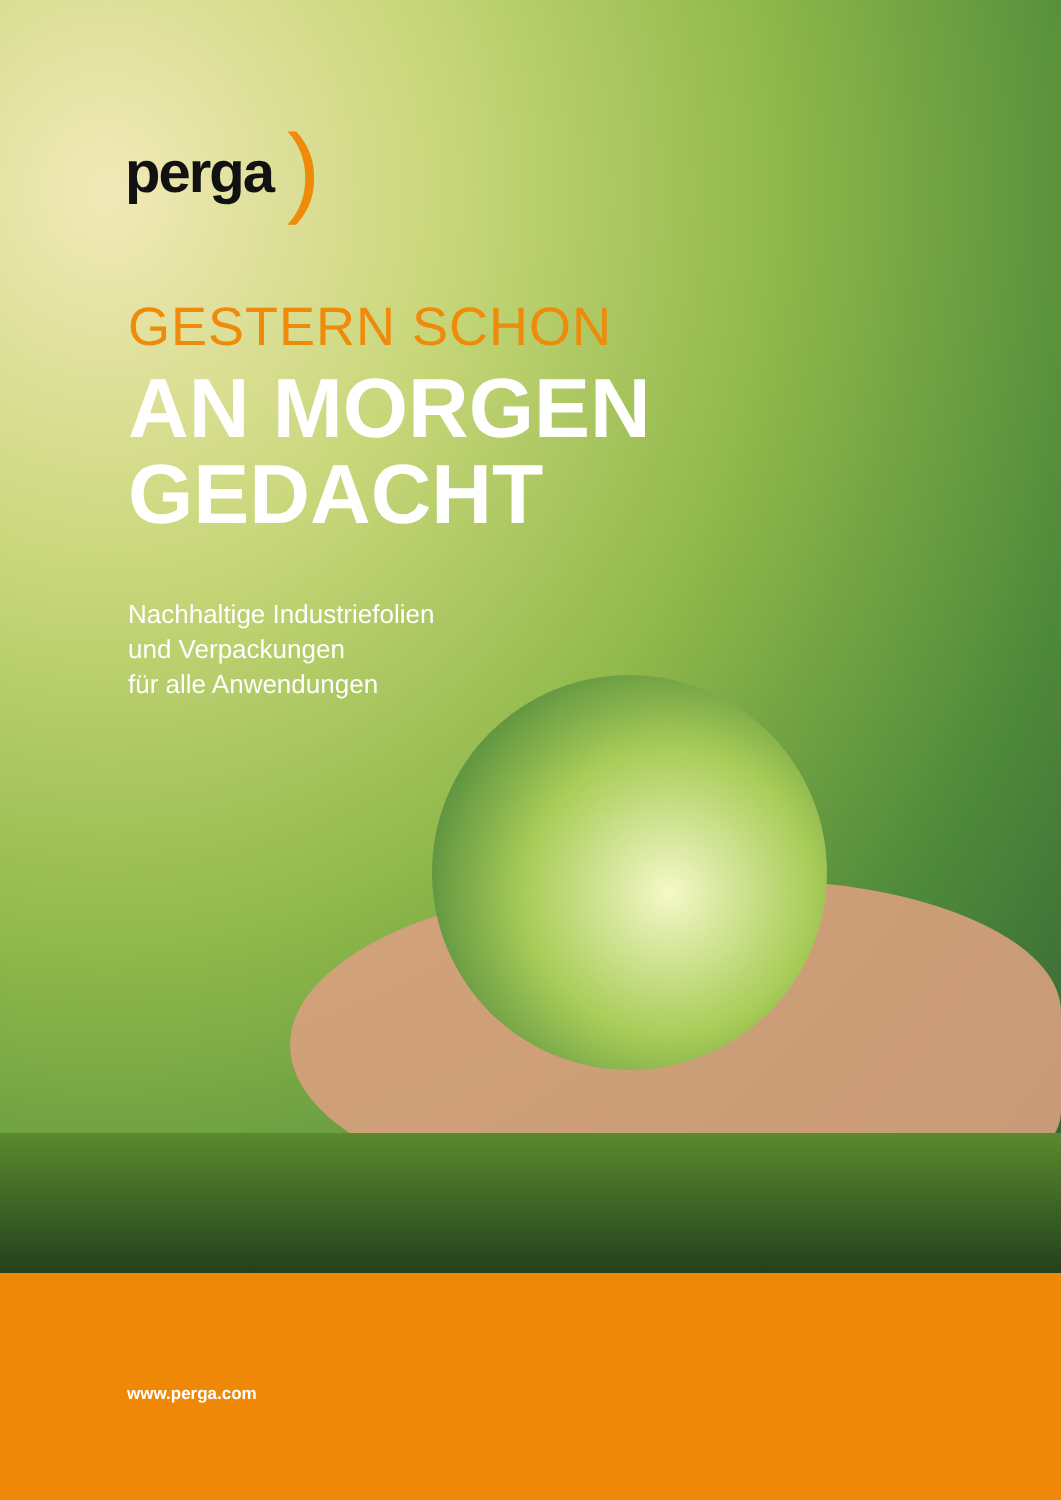perga)
GESTERN SCHON
AN MORGEN
GEDACHT
Nachhaltige Industriefolien
und Verpackungen
für alle Anwendungen
www.perga.com